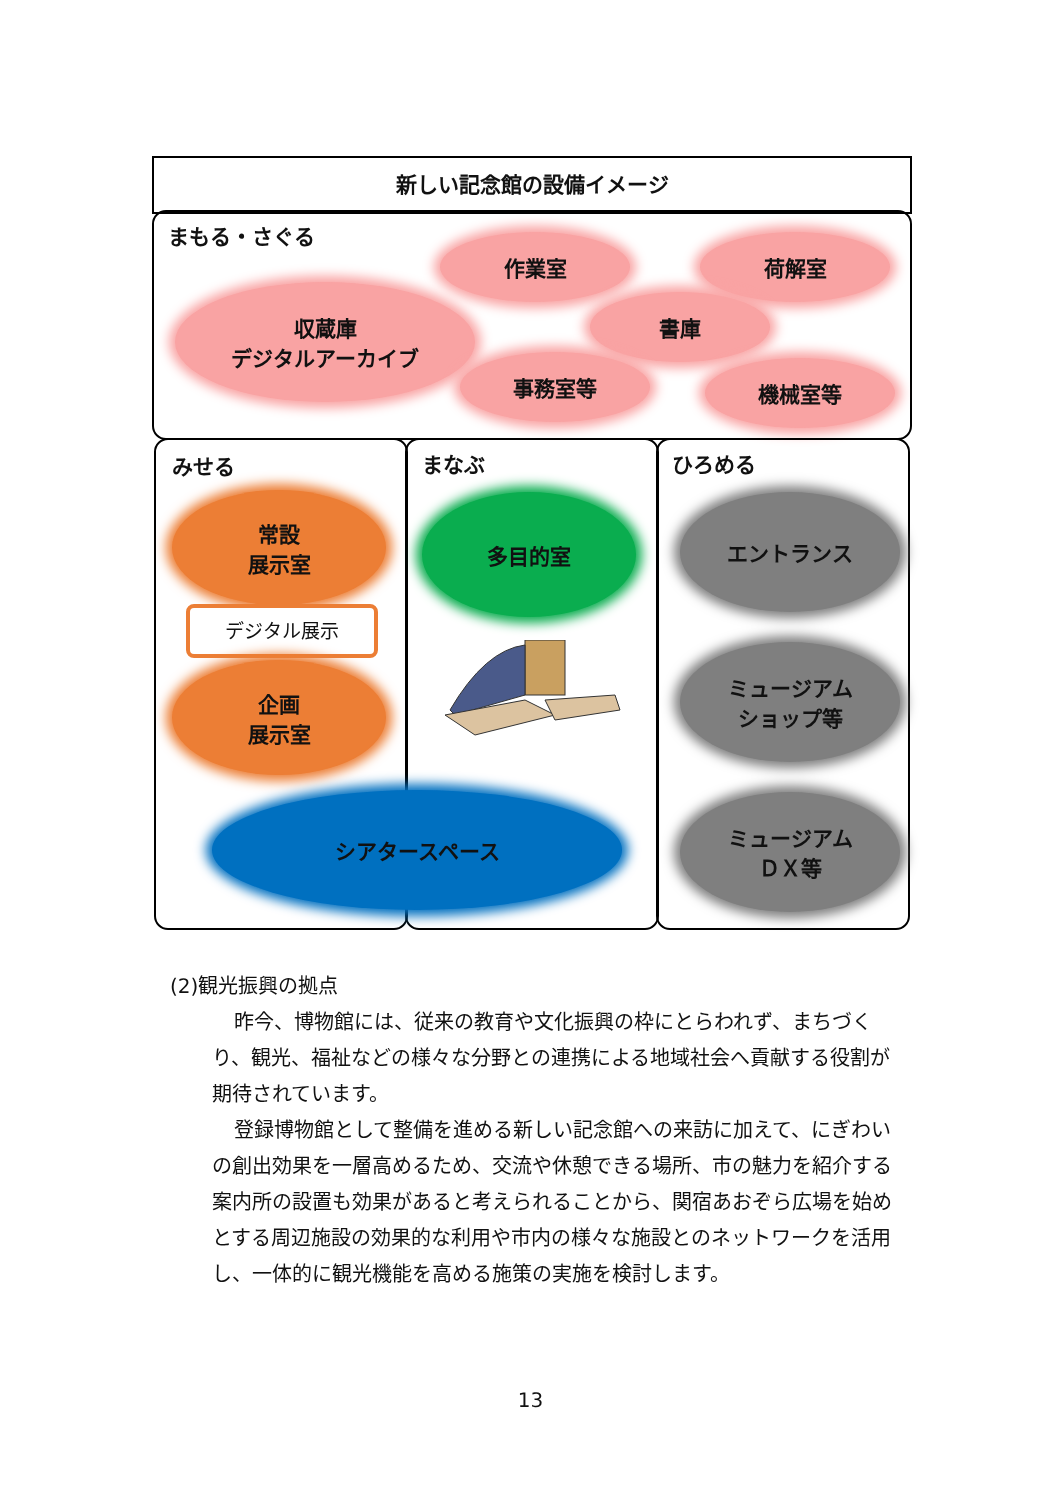新しい記念館の設備イメージ
まもる・さぐる 作業室 荷解室
収蔵庫
デジタルアーカイブ
書庫
事務室等 機械室等
みせる まなぶ ひろめる
常設
展示室
デジタル展示
企画
展示室
多目的室 エントランス
ミュージアム
ショップ等
ミュージアム
ＤＸ等
シアタースペース
(2)観光振興の拠点
昨今、博物館には、従来の教育や文化振興の枠にとらわれず、まちづくり、観光、福祉などの様々な分野との連携による地域社会へ貢献する役割が期待されています。
登録博物館として整備を進める新しい記念館への来訪に加えて、にぎわいの創出効果を一層高めるため、交流や休憩できる場所、市の魅力を紹介する案内所の設置も効果があると考えられることから、関宿あおぞら広場を始めとする周辺施設の効果的な利用や市内の様々な施設とのネットワークを活用し、一体的に観光機能を高める施策の実施を検討します。
13